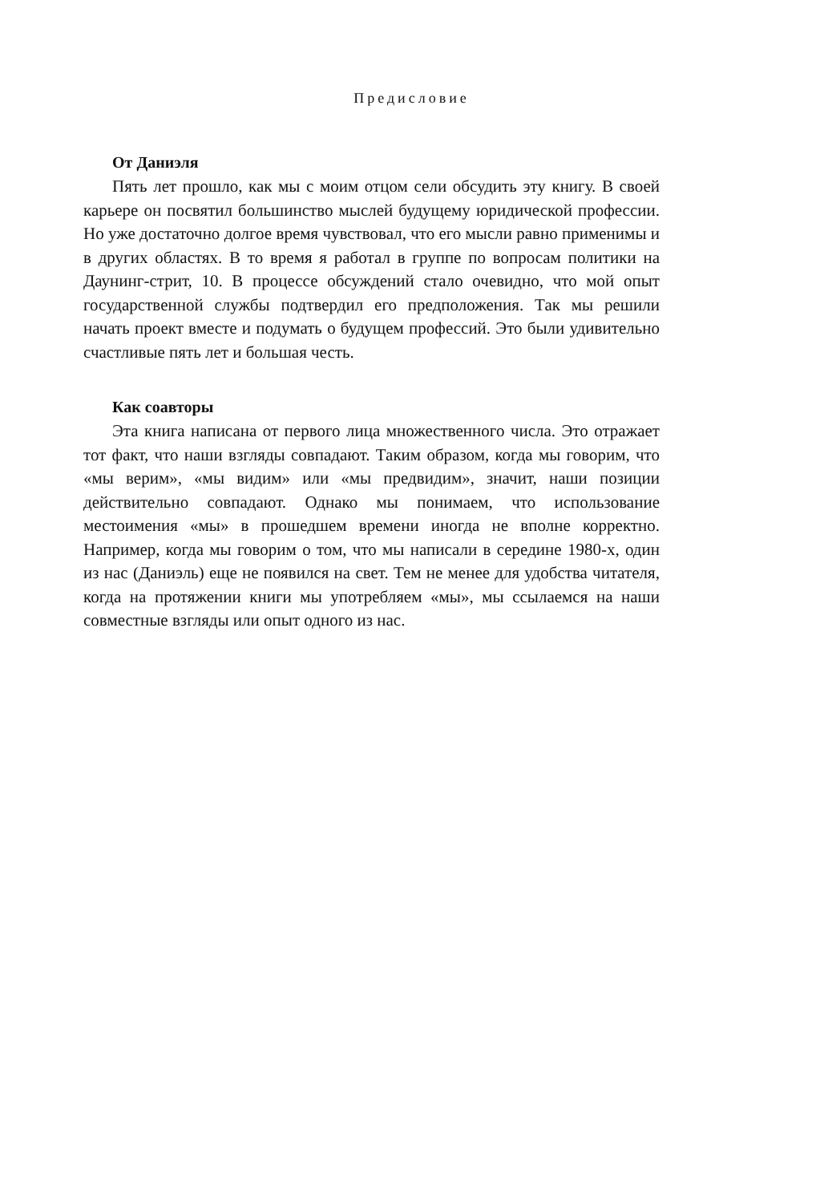Предисловие
От Даниэля
Пять лет прошло, как мы с моим отцом сели обсудить эту книгу. В своей карьере он посвятил большинство мыслей будущему юридической профессии. Но уже достаточно долгое время чувствовал, что его мысли равно применимы и в других областях. В то время я работал в группе по вопросам политики на Даунинг-стрит, 10. В процессе обсуждений стало очевидно, что мой опыт государственной службы подтвердил его предположения. Так мы решили начать проект вместе и подумать о будущем профессий. Это были удивительно счастливые пять лет и большая честь.
Как соавторы
Эта книга написана от первого лица множественного числа. Это отражает тот факт, что наши взгляды совпадают. Таким образом, когда мы говорим, что «мы верим», «мы видим» или «мы предвидим», значит, наши позиции действительно совпадают. Однако мы понимаем, что использование местоимения «мы» в прошедшем времени иногда не вполне корректно. Например, когда мы говорим о том, что мы написали в середине 1980-х, один из нас (Даниэль) еще не появился на свет. Тем не менее для удобства читателя, когда на протяжении книги мы употребляем «мы», мы ссылаемся на наши совместные взгляды или опыт одного из нас.